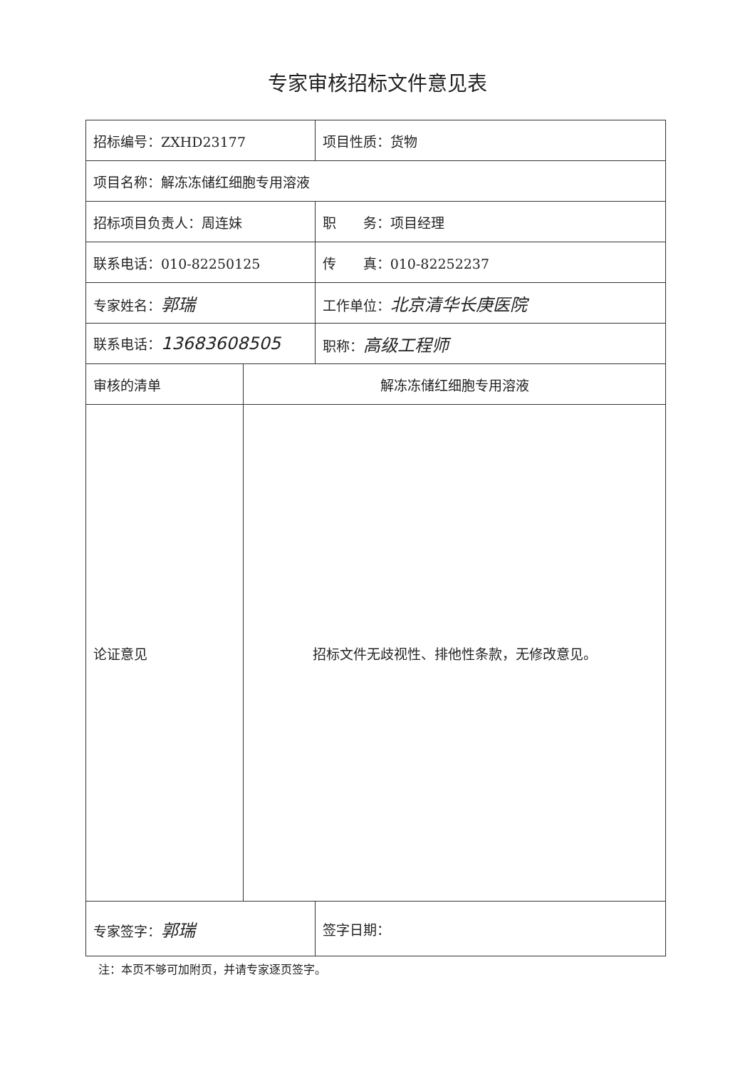专家审核招标文件意见表
| 招标编号：ZXHD23177 | | 项目性质：货物 |
| 项目名称：解冻冻储红细胞专用溶液 | | |
| 招标项目负责人：周连妹 | | 职 务：项目经理 |
| 联系电话：010-82250125 | | 传 真：010-82252237 |
| 专家姓名： 郭瑞 | | 工作单位： 北京清华长庚医院 |
| 联系电话： 13683608505 | | 职称： 高级工程师 |
| 审核的清单 | 解冻冻储红细胞专用溶液 | |
| 论证意见 | 招标文件无歧视性、排他性条款，无修改意见。 | |
| 专家签字： 郭瑞 | | 签字日期： |
注：本页不够可加附页，并请专家逐页签字。